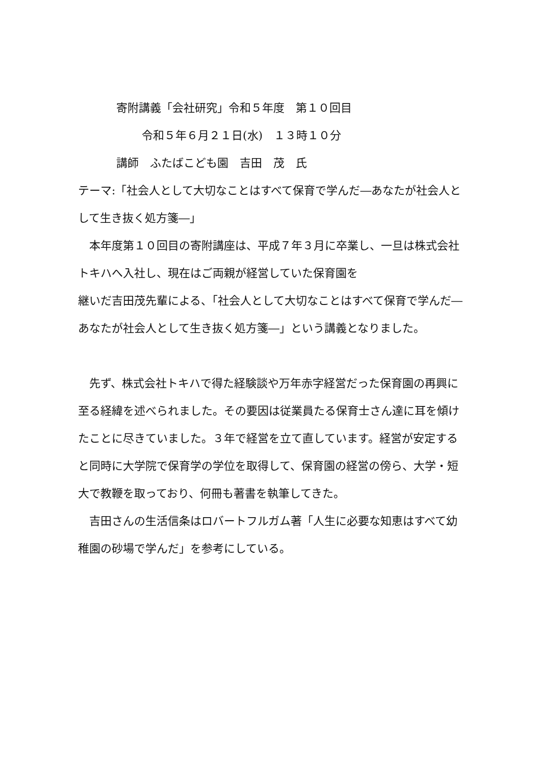寄附講義「会社研究」令和５年度　第１０回目
令和５年６月２１日(水)　１３時１０分
講師　ふたばこども園　吉田　茂　氏
テーマ:「社会人として大切なことはすべて保育で学んだ―あなたが社会人として生き抜く処方箋―」
　本年度第１０回目の寄附講座は、平成７年３月に卒業し、一旦は株式会社トキハへ入社し、現在はご両親が経営していた保育園を
継いだ吉田茂先輩による、「社会人として大切なことはすべて保育で学んだ―あなたが社会人として生き抜く処方箋―」という講義となりました。
　先ず、株式会社トキハで得た経験談や万年赤字経営だった保育園の再興に至る経緯を述べられました。その要因は従業員たる保育士さん達に耳を傾けたことに尽きていました。３年で経営を立て直しています。経営が安定すると同時に大学院で保育学の学位を取得して、保育園の経営の傍ら、大学・短大で教鞭を取っており、何冊も著書を執筆してきた。
　吉田さんの生活信条はロバートフルガム著「人生に必要な知恵はすべて幼稚園の砂場で学んだ」を参考にしている。